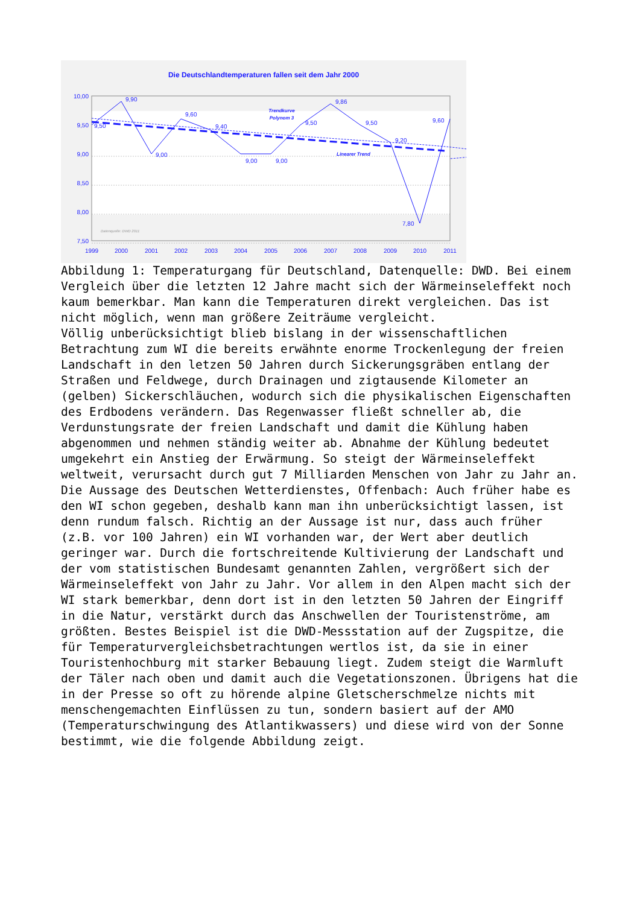Die Deutschlandtemperaturen fallen seit dem Jahr 2000
10,00
9,50
9,00
8,50
8,00
7,50
1999
2000
2001
2002
2003
2004
2005
2006
2007
2008
2009
2010
2011
9,50
9,90
9,00
9,60
9,40
9,00
9,00
9,50
9,86
9,50
9,20
7,80
9,60
Trendkurve
Polynom 3
Linearer Trend
Datenquelle: DWD 2011
Abbildung 1: Temperaturgang für Deutschland, Datenquelle: DWD. Bei einem Vergleich über die letzten 12 Jahre macht sich der Wärmeinseleffekt noch kaum bemerkbar. Man kann die Temperaturen direkt vergleichen. Das ist nicht möglich, wenn man größere Zeiträume vergleicht.
Völlig unberücksichtigt blieb bislang in der wissenschaftlichen Betrachtung zum WI die bereits erwähnte enorme Trockenlegung der freien Landschaft in den letzen 50 Jahren durch Sickerungsgräben entlang der Straßen und Feldwege, durch Drainagen und zigtausende Kilometer an (gelben) Sickerschläuchen, wodurch sich die physikalischen Eigenschaften des Erdbodens verändern. Das Regenwasser fließt schneller ab, die Verdunstungsrate der freien Landschaft und damit die Kühlung haben abgenommen und nehmen ständig weiter ab. Abnahme der Kühlung bedeutet umgekehrt ein Anstieg der Erwärmung. So steigt der Wärmeinseleffekt weltweit, verursacht durch gut 7 Milliarden Menschen von Jahr zu Jahr an.
Die Aussage des Deutschen Wetterdienstes, Offenbach: Auch früher habe es den WI schon gegeben, deshalb kann man ihn unberücksichtigt lassen, ist denn rundum falsch. Richtig an der Aussage ist nur, dass auch früher (z.B. vor 100 Jahren) ein WI vorhanden war, der Wert aber deutlich geringer war. Durch die fortschreitende Kultivierung der Landschaft und der vom statistischen Bundesamt genannten Zahlen, vergrößert sich der Wärmeinseleffekt von Jahr zu Jahr. Vor allem in den Alpen macht sich der WI stark bemerkbar, denn dort ist in den letzten 50 Jahren der Eingriff in die Natur, verstärkt durch das Anschwellen der Touristenströme, am größten. Bestes Beispiel ist die DWD-Messstation auf der Zugspitze, die für Temperaturvergleichsbetrachtungen wertlos ist, da sie in einer Touristenhochburg mit starker Bebauung liegt. Zudem steigt die Warmluft der Täler nach oben und damit auch die Vegetationszonen. Übrigens hat die in der Presse so oft zu hörende alpine Gletscherschmelze nichts mit menschengemachten Einflüssen zu tun, sondern basiert auf der AMO (Temperaturschwingung des Atlantikwassers) und diese wird von der Sonne bestimmt, wie die folgende Abbildung zeigt.